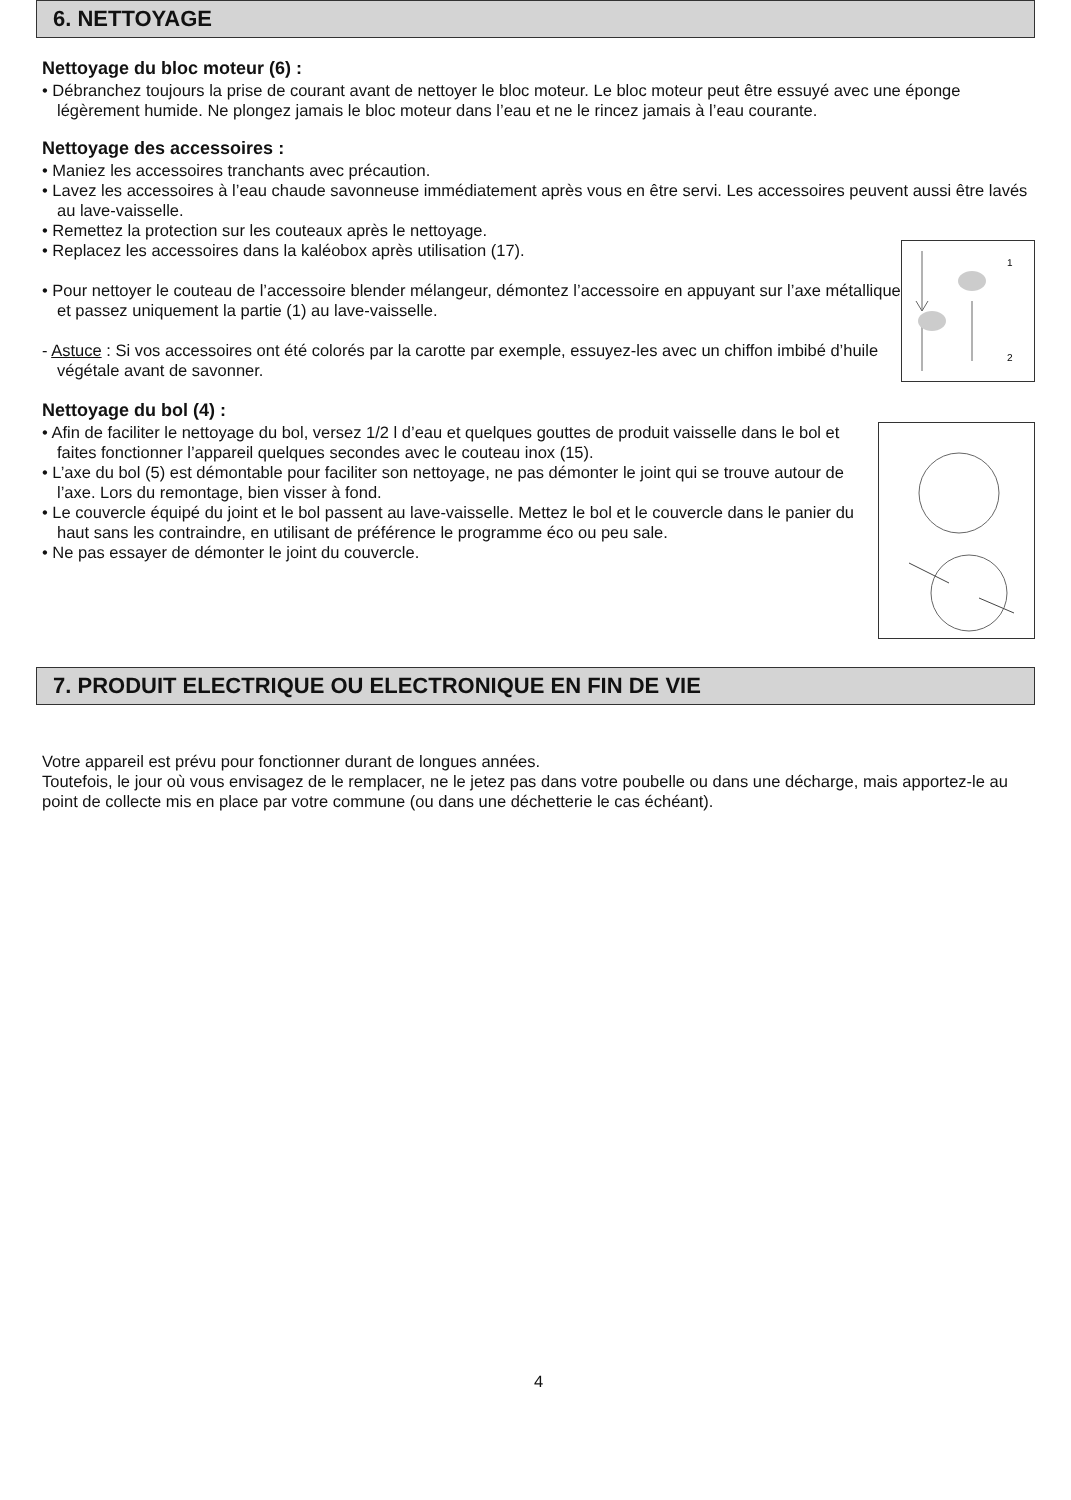6. NETTOYAGE
Nettoyage du bloc moteur (6) :
• Débranchez toujours la prise de courant avant de nettoyer le bloc moteur. Le bloc moteur peut être essuyé avec une éponge légèrement humide. Ne plongez jamais le bloc moteur dans l’eau et ne le rincez jamais à l’eau courante.
Nettoyage des accessoires :
• Maniez les accessoires tranchants avec précaution.
• Lavez les accessoires à l’eau chaude savonneuse immédiatement après vous en être servi. Les accessoires peuvent aussi être lavés au lave-vaisselle.
• Remettez la protection sur les couteaux après le nettoyage.
• Replacez les accessoires dans la kaléobox après utilisation (17).
• Pour nettoyer le couteau de l’accessoire blender mélangeur, démontez l’accessoire en appuyant sur l’axe métallique et passez uniquement la partie (1) au lave-vaisselle.
- Astuce : Si vos accessoires ont été colorés par la carotte par exemple, essuyez-les avec un chiffon imbibé d’huile végétale avant de savonner.
1
2
Nettoyage du bol (4) :
• Afin de faciliter le nettoyage du bol, versez 1/2 l d’eau et quelques gouttes de produit vaisselle dans le bol et faites fonctionner l’appareil quelques secondes avec le couteau inox (15).
• L’axe du bol (5) est démontable pour faciliter son nettoyage, ne pas démonter le joint qui se trouve autour de l’axe. Lors du remontage, bien visser à fond.
• Le couvercle équipé du joint et le bol passent au lave-vaisselle. Mettez le bol et le couvercle dans le panier du haut sans les contraindre, en utilisant de préférence le programme éco ou peu sale.
• Ne pas essayer de démonter le joint du couvercle.
7. PRODUIT ELECTRIQUE OU ELECTRONIQUE EN FIN DE VIE
Votre appareil est prévu pour fonctionner durant de longues années.
Toutefois, le jour où vous envisagez de le remplacer, ne le jetez pas dans votre poubelle ou dans une décharge, mais apportez-le au point de collecte mis en place par votre commune (ou dans une déchetterie le cas échéant).
4